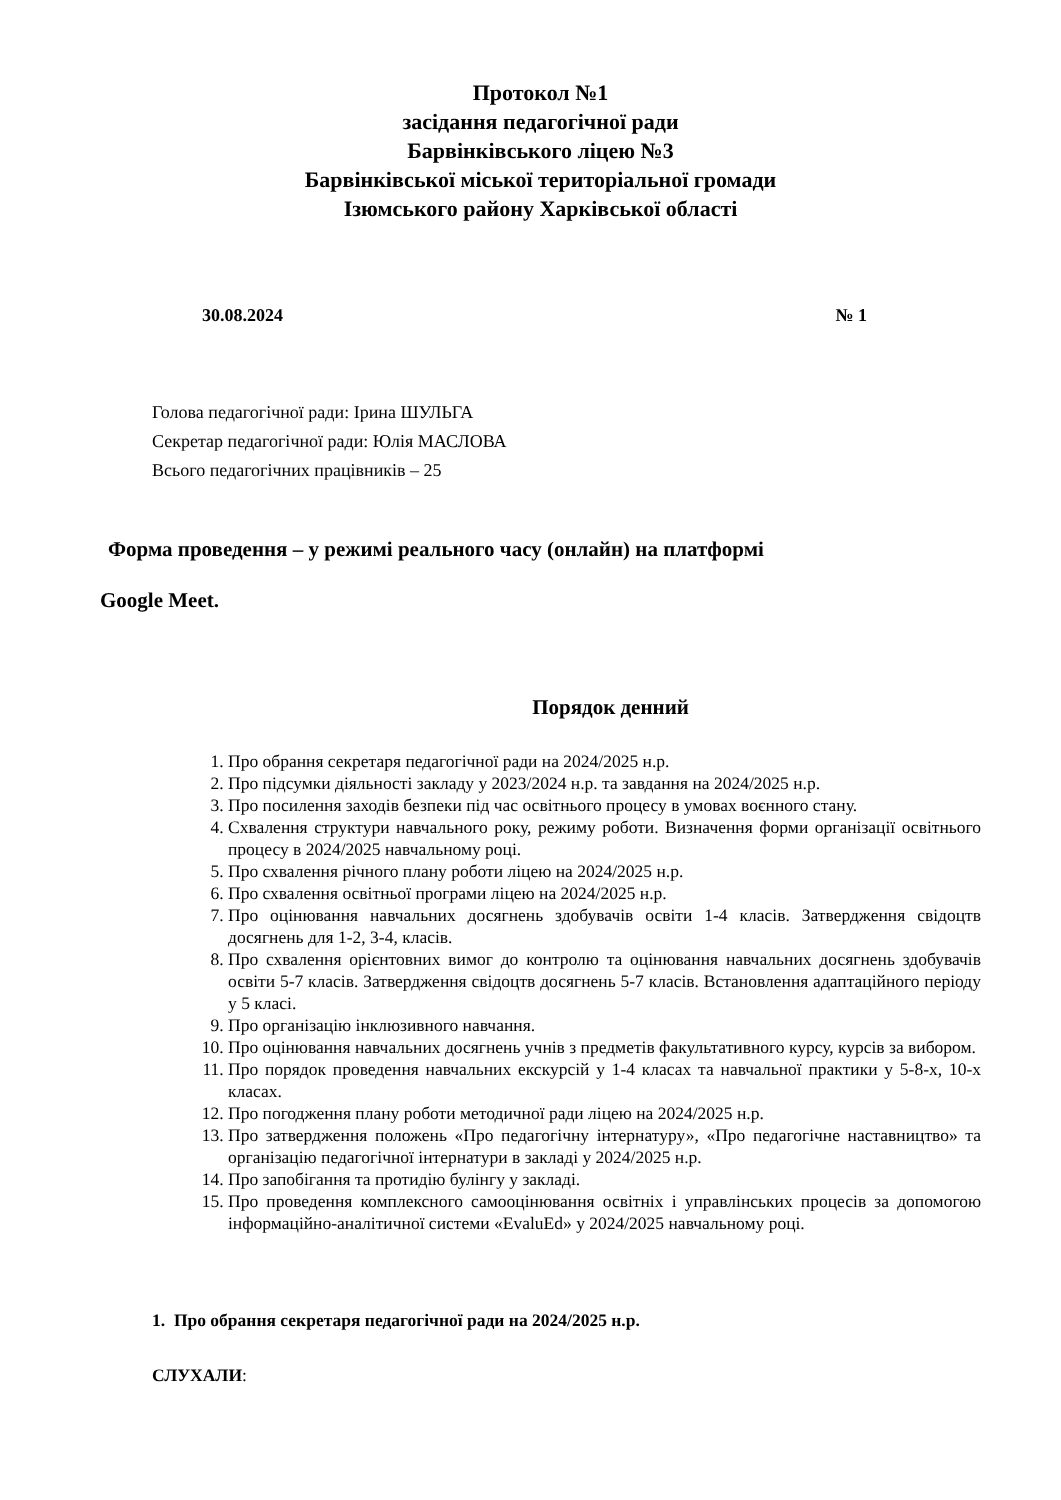Протокол №1
засідання педагогічної ради
Барвінківського ліцею №3
Барвінківської міської територіальної громади
Ізюмського району Харківської області
30.08.2024 № 1
Голова педагогічної ради: Ірина ШУЛЬГА
Секретар педагогічної ради: Юлія МАСЛОВА
Всього педагогічних працівників – 25
Форма проведення – у режимі реального часу (онлайн) на платформі
Google Meet.
Порядок денний
1. Про обрання секретаря педагогічної ради на 2024/2025 н.р.
2. Про підсумки діяльності закладу у 2023/2024 н.р. та завдання на 2024/2025 н.р.
3. Про посилення заходів безпеки під час освітнього процесу в умовах воєнного стану.
4. Схвалення структури навчального року, режиму роботи. Визначення форми організації освітнього процесу в 2024/2025 навчальному році.
5. Про схвалення річного плану роботи ліцею на 2024/2025 н.р.
6. Про схвалення освітньої програми ліцею на 2024/2025 н.р.
7. Про оцінювання навчальних досягнень здобувачів освіти 1-4 класів. Затвердження свідоцтв досягнень для 1-2, 3-4, класів.
8. Про схвалення орієнтовних вимог до контролю та оцінювання навчальних досягнень здобувачів освіти 5-7 класів. Затвердження свідоцтв досягнень 5-7 класів. Встановлення адаптаційного періоду у 5 класі.
9. Про організацію інклюзивного навчання.
10. Про оцінювання навчальних досягнень учнів з предметів факультативного курсу, курсів за вибором.
11. Про порядок проведення навчальних екскурсій у 1-4 класах та навчальної практики у 5-8-х, 10-х класах.
12. Про погодження плану роботи методичної ради ліцею на 2024/2025 н.р.
13. Про затвердження положень «Про педагогічну інтернатуру», «Про педагогічне наставництво» та організацію педагогічної інтернатури в закладі у 2024/2025 н.р.
14. Про запобігання та протидію булінгу у закладі.
15. Про проведення комплексного самооцінювання освітніх і управлінських процесів за допомогою інформаційно-аналітичної системи «EvaluEd» у 2024/2025 навчальному році.
1. Про обрання секретаря педагогічної ради на 2024/2025 н.р.
СЛУХАЛИ: